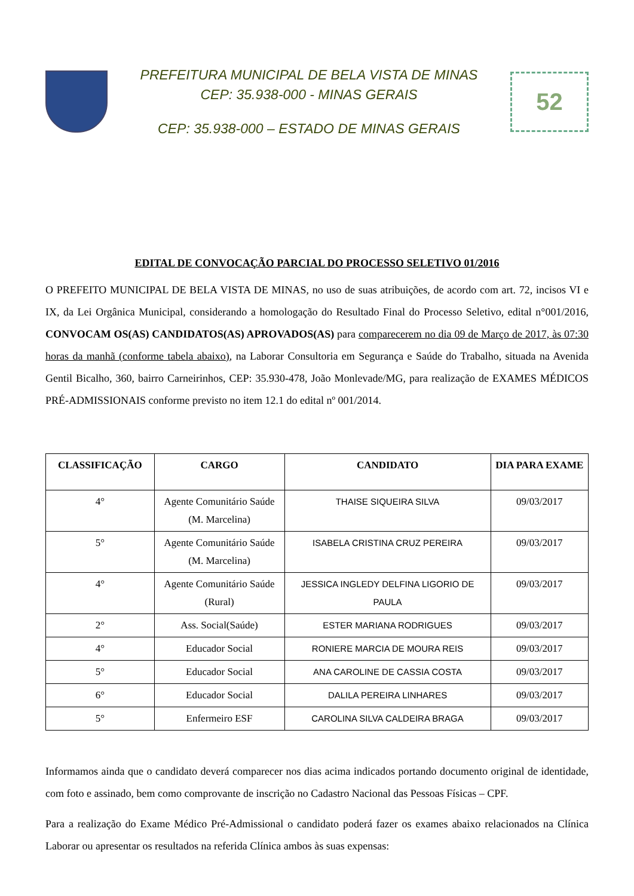PREFEITURA MUNICIPAL DE BELA VISTA DE MINAS
CEP: 35.938-000 - MINAS GERAIS
CEP: 35.938-000 – ESTADO DE MINAS GERAIS
52
EDITAL DE CONVOCAÇÃO PARCIAL DO PROCESSO SELETIVO 01/2016
O PREFEITO MUNICIPAL DE BELA VISTA DE MINAS, no uso de suas atribuições, de acordo com art. 72, incisos VI e IX, da Lei Orgânica Municipal, considerando a homologação do Resultado Final do Processo Seletivo, edital n°001/2016, CONVOCAM OS(AS) CANDIDATOS(AS) APROVADOS(AS) para comparecerem no dia 09 de Março de 2017, às 07:30 horas da manhã (conforme tabela abaixo), na Laborar Consultoria em Segurança e Saúde do Trabalho, situada na Avenida Gentil Bicalho, 360, bairro Carneirinhos, CEP: 35.930-478, João Monlevade/MG, para realização de EXAMES MÉDICOS PRÉ-ADMISSIONAIS conforme previsto no item 12.1 do edital nº 001/2014.
| CLASSIFICAÇÃO | CARGO | CANDIDATO | DIA PARA EXAME |
| --- | --- | --- | --- |
| 4° | Agente Comunitário Saúde (M. Marcelina) | THAISE SIQUEIRA SILVA | 09/03/2017 |
| 5° | Agente Comunitário Saúde (M. Marcelina) | ISABELA CRISTINA CRUZ PEREIRA | 09/03/2017 |
| 4° | Agente Comunitário Saúde (Rural) | JESSICA INGLEDY DELFINA LIGORIO DE PAULA | 09/03/2017 |
| 2° | Ass. Social(Saúde) | ESTER MARIANA RODRIGUES | 09/03/2017 |
| 4° | Educador Social | RONIERE MARCIA DE MOURA REIS | 09/03/2017 |
| 5° | Educador Social | ANA CAROLINE DE CASSIA COSTA | 09/03/2017 |
| 6° | Educador Social | DALILA PEREIRA LINHARES | 09/03/2017 |
| 5° | Enfermeiro ESF | CAROLINA SILVA CALDEIRA BRAGA | 09/03/2017 |
Informamos ainda que o candidato deverá comparecer nos dias acima indicados portando documento original de identidade, com foto e assinado, bem como comprovante de inscrição no Cadastro Nacional das Pessoas Físicas – CPF.
Para a realização do Exame Médico Pré-Admissional o candidato poderá fazer os exames abaixo relacionados na Clínica Laborar ou apresentar os resultados na referida Clínica ambos às suas expensas: